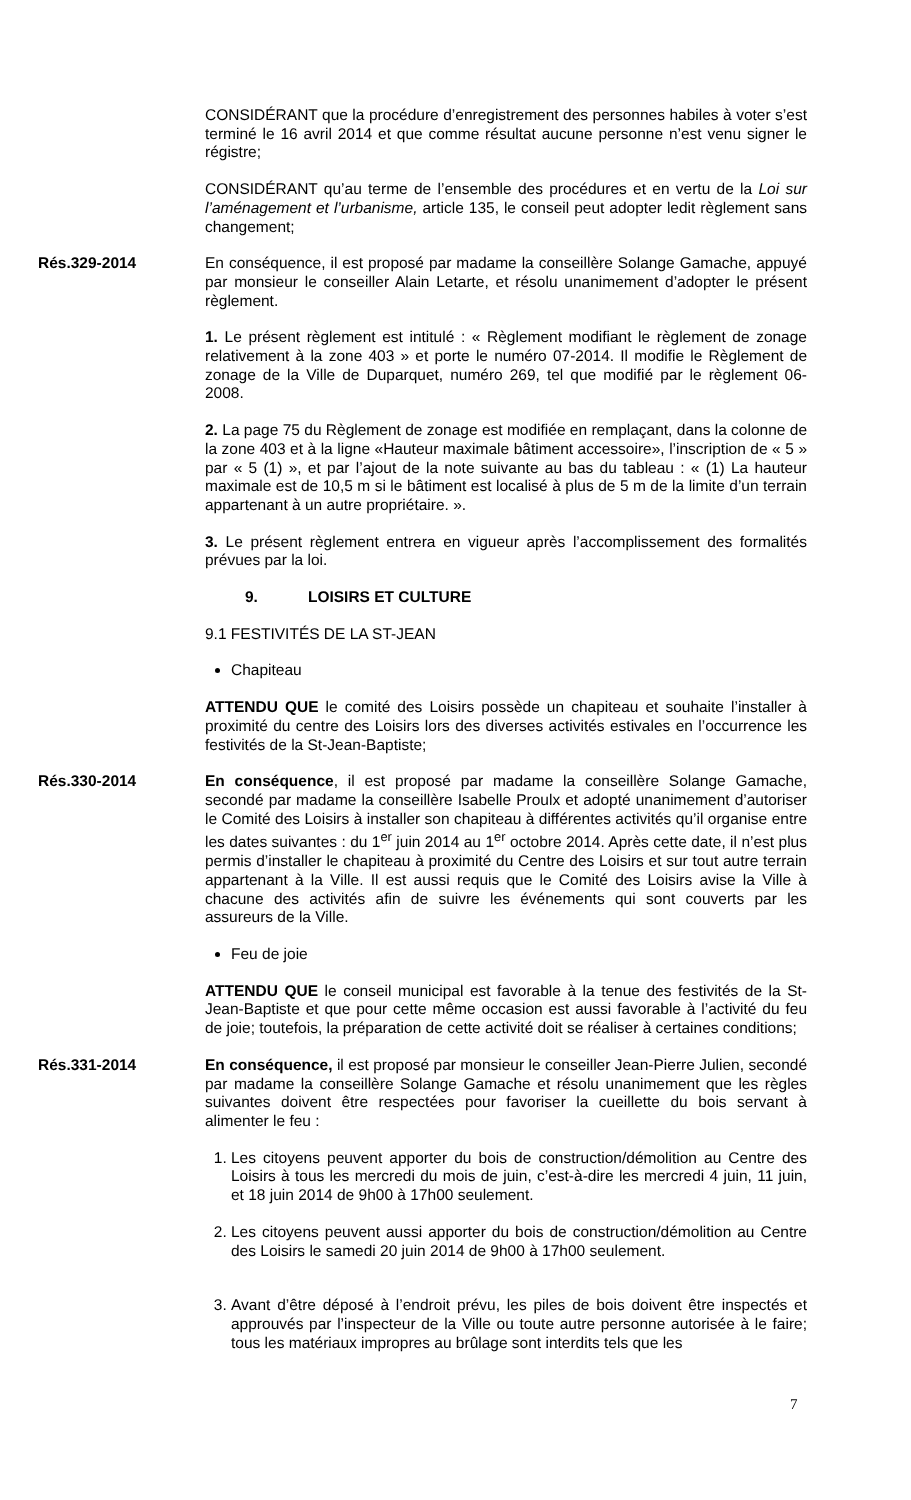CONSIDÉRANT que la procédure d’enregistrement des personnes habiles à voter s’est terminé le 16 avril 2014 et que comme résultat aucune personne n’est venu signer le régistre;
CONSIDÉRANT qu’au terme de l’ensemble des procédures et en vertu de la Loi sur l’aménagement et l’urbanisme, article 135, le conseil peut adopter ledit règlement sans changement;
Rés.329-2014 En conséquence, il est proposé par madame la conseillère Solange Gamache, appuyé par monsieur le conseiller Alain Letarte, et résolu unanimement d’adopter le présent règlement.
1. Le présent règlement est intitulé : « Règlement modifiant le règlement de zonage relativement à la zone 403 » et porte le numéro 07-2014. Il modifie le Règlement de zonage de la Ville de Duparquet, numéro 269, tel que modifié par le règlement 06-2008.
2. La page 75 du Règlement de zonage est modifiée en remplaçant, dans la colonne de la zone 403 et à la ligne «Hauteur maximale bâtiment accessoire», l’inscription de « 5 » par « 5 (1) », et par l’ajout de la note suivante au bas du tableau : « (1) La hauteur maximale est de 10,5 m si le bâtiment est localisé à plus de 5 m de la limite d’un terrain appartenant à un autre propriétaire. ».
3. Le présent règlement entrera en vigueur après l’accomplissement des formalités prévues par la loi.
9. LOISIRS ET CULTURE
9.1 FESTIVITÉS DE LA ST-JEAN
Chapiteau
ATTENDU QUE le comité des Loisirs possède un chapiteau et souhaite l’installer à proximité du centre des Loisirs lors des diverses activités estivales en l’occurrence les festivités de la St-Jean-Baptiste;
Rés.330-2014 En conséquence, il est proposé par madame la conseillère Solange Gamache, secondé par madame la conseillère Isabelle Proulx et adopté unanimement d’autoriser le Comité des Loisirs à installer son chapiteau à différentes activités qu’il organise entre les dates suivantes : du 1<sup>er</sup> juin 2014 au 1<sup>er</sup> octobre 2014. Après cette date, il n’est plus permis d’installer le chapiteau à proximité du Centre des Loisirs et sur tout autre terrain appartenant à la Ville. Il est aussi requis que le Comité des Loisirs avise la Ville à chacune des activités afin de suivre les événements qui sont couverts par les assureurs de la Ville.
Feu de joie
ATTENDU QUE le conseil municipal est favorable à la tenue des festivités de la St-Jean-Baptiste et que pour cette même occasion est aussi favorable à l’activité du feu de joie; toutefois, la préparation de cette activité doit se réaliser à certaines conditions;
Rés.331-2014 En conséquence, il est proposé par monsieur le conseiller Jean-Pierre Julien, secondé par madame la conseillère Solange Gamache et résolu unanimement que les règles suivantes doivent être respectées pour favoriser la cueillette du bois servant à alimenter le feu :
1. Les citoyens peuvent apporter du bois de construction/démolition au Centre des Loisirs à tous les mercredi du mois de juin, c’est-à-dire les mercredi 4 juin, 11 juin, et 18 juin 2014 de 9h00 à 17h00 seulement.
2. Les citoyens peuvent aussi apporter du bois de construction/démolition au Centre des Loisirs le samedi 20 juin 2014 de 9h00 à 17h00 seulement.
3. Avant d’être déposé à l’endroit prévu, les piles de bois doivent être inspectés et approuvés par l’inspecteur de la Ville ou toute autre personne autorisée à le faire; tous les matériaux impropres au brûlage sont interdits tels que les
7